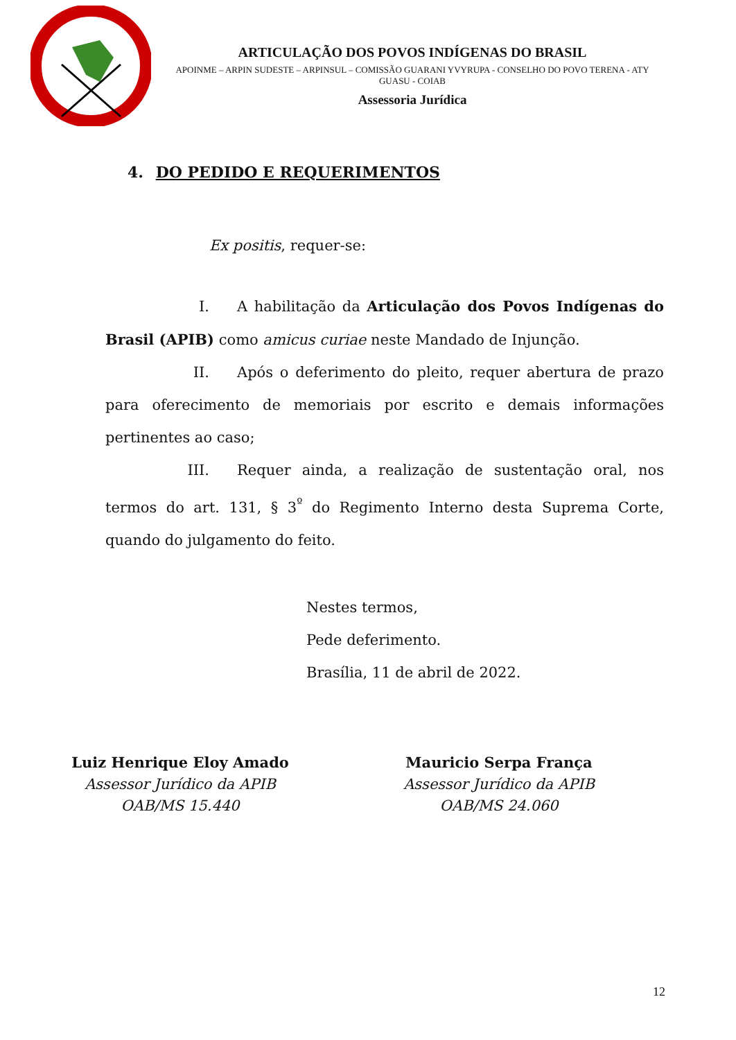ARTICULAÇÃO DOS POVOS INDÍGENAS DO BRASIL
APOINME – ARPIN SUDESTE – ARPINSUL – COMISSÃO GUARANI YVYRUPA - CONSELHO DO POVO TERENA - ATY GUASU - COIAB
Assessoria Jurídica
4. DO PEDIDO E REQUERIMENTOS
Ex positis, requer-se:
I. A habilitação da Articulação dos Povos Indígenas do Brasil (APIB) como amicus curiae neste Mandado de Injunção.
II. Após o deferimento do pleito, requer abertura de prazo para oferecimento de memoriais por escrito e demais informações pertinentes ao caso;
III. Requer ainda, a realização de sustentação oral, nos termos do art. 131, § 3<sup>º</sup> do Regimento Interno desta Suprema Corte, quando do julgamento do feito.
Nestes termos,
Pede deferimento.
Brasília, 11 de abril de 2022.
Luiz Henrique Eloy Amado
Assessor Jurídico da APIB
OAB/MS 15.440
Mauricio Serpa França
Assessor Jurídico da APIB
OAB/MS 24.060
12